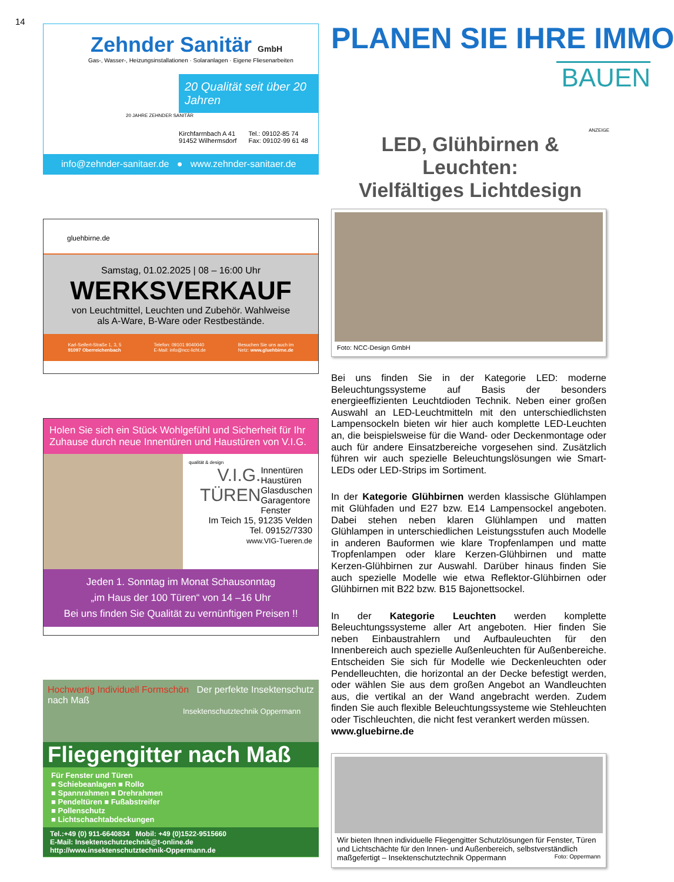14
Zehnder Sanitär GmbH
Gas-, Wasser-, Heizungsinstallationen · Solaranlagen · Eigene Fliesenarbeiten
20 Qualität seit über 20 Jahren
20 JAHRE ZEHNDER SANITÄR
Kirchfarrnbach A 41
91452 Wilhermsdorf Tel.: 09102-85 74
Fax: 09102-99 61 48
info@zehnder-sanitaer.de ● www.zehnder-sanitaer.de
gluehbirne.de
Samstag, 01.02.2025 | 08 – 16:00 Uhr
WERKSVERKAUF
von Leuchtmittel, Leuchten und Zubehör. Wahlweise
als A-Ware, B-Ware oder Restbestände.
Karl-Seifert-Straße 1, 3, 5
91097 Oberreichenbach Telefon: 09101 9040040
E-Mail: info@ncc-licht.de Besuchen Sie uns auch im
Netz: www.gluehbirne.de
Holen Sie sich ein Stück Wohlgefühl und Sicherheit für Ihr Zuhause durch neue Innentüren und Haustüren von V.I.G.
qualität & design
V.I.G. TÜREN Innentüren
Haustüren
Glasduschen
Garagentore
Fenster
Im Teich 15, 91235 Velden
Tel. 09152/7330
www.VIG-Tueren.de
Jeden 1. Sonntag im Monat Schausonntag
„im Haus der 100 Türen“ von 14 –16 Uhr
Bei uns finden Sie Qualität zu vernünftigen Preisen !!
Hochwertig Individuell Formschön Der perfekte Insektenschutz nach Maß
Insektenschutztechnik Oppermann
Fliegengitter nach Maß
Für Fenster und Türen
■ Schiebeanlagen ■ Rollo
■ Spannrahmen ■ Drehrahmen
■ Pendeltüren ■ Fußabstreifer
■ Pollenschutz
■ Lichtschachtabdeckungen
Tel.:+49 (0) 911-6640834 Mobil: +49 (0)1522-9515660
E-Mail: Insektenschutztechnik@t-online.de
http://www.insektenschutztechnik-Oppermann.de
PLANEN SIE IHRE IMMO
BAUEN
ANZEIGE
LED, Glühbirnen & Leuchten:
Vielfältiges Lichtdesign
Foto: NCC-Design GmbH
Bei uns finden Sie in der Kategorie LED: moderne Beleuchtungssysteme auf Basis der besonders energieeffizienten Leuchtdioden Technik. Neben einer großen Auswahl an LED-Leuchtmitteln mit den unterschiedlichsten Lampensockeln bieten wir hier auch komplette LED-Leuchten an, die beispielsweise für die Wand- oder Deckenmontage oder auch für andere Einsatzbereiche vorgesehen sind. Zusätzlich führen wir auch spezielle Beleuchtungslösungen wie Smart-LEDs oder LED-Strips im Sortiment.
In der Kategorie Glühbirnen werden klassische Glühlampen mit Glühfaden und E27 bzw. E14 Lampensockel angeboten. Dabei stehen neben klaren Glühlampen und matten Glühlampen in unterschiedlichen Leistungsstufen auch Modelle in anderen Bauformen wie klare Tropfenlampen und matte Tropfenlampen oder klare Kerzen-Glühbirnen und matte Kerzen-Glühbirnen zur Auswahl. Darüber hinaus finden Sie auch spezielle Modelle wie etwa Reflektor-Glühbirnen oder Glühbirnen mit B22 bzw. B15 Bajonettsockel.
In der Kategorie Leuchten werden komplette Beleuchtungssysteme aller Art angeboten. Hier finden Sie neben Einbaustrahlern und Aufbauleuchten für den Innenbereich auch spezielle Außenleuchten für Außenbereiche. Entscheiden Sie sich für Modelle wie Deckenleuchten oder Pendelleuchten, die horizontal an der Decke befestigt werden, oder wählen Sie aus dem großen Angebot an Wandleuchten aus, die vertikal an der Wand angebracht werden. Zudem finden Sie auch flexible Beleuchtungssysteme wie Stehleuchten oder Tischleuchten, die nicht fest verankert werden müssen.
www.gluebirne.de
Wir bieten Ihnen individuelle Fliegengitter Schutzlösungen für Fenster, Türen und Lichtschächte für den Innen- und Außenbereich, selbstverständlich maßgefertigt – Insektenschutztechnik Oppermann Foto: Oppermann